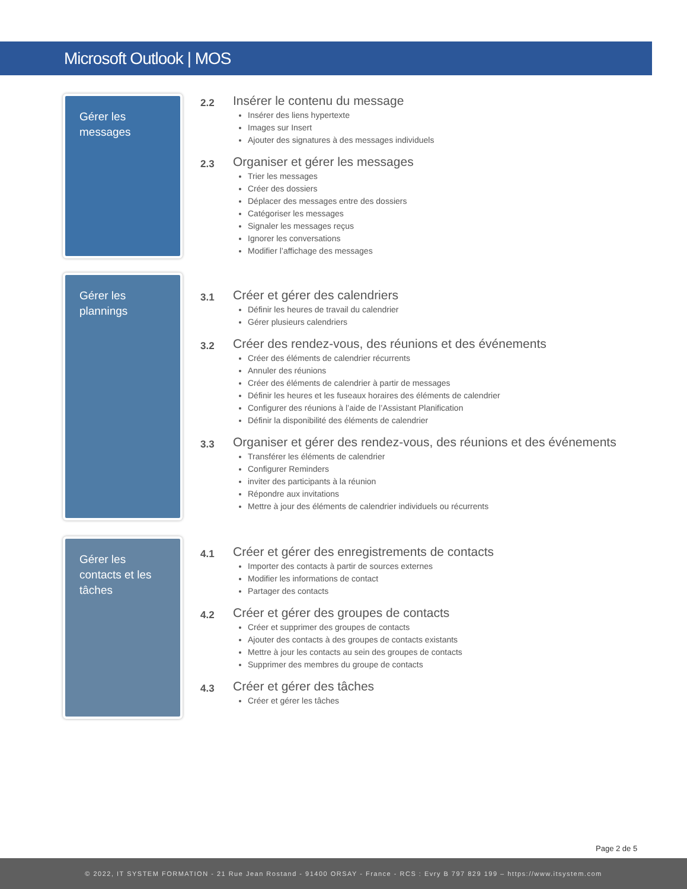Microsoft Outlook | MOS
Gérer les messages
2.2
Insérer le contenu du message
Insérer des liens hypertexte
Images sur Insert
Ajouter des signatures à des messages individuels
2.3
Organiser et gérer les messages
Trier les messages
Créer des dossiers
Déplacer des messages entre des dossiers
Catégoriser les messages
Signaler les messages reçus
Ignorer les conversations
Modifier l’affichage des messages
Gérer les plannings
3.1
Créer et gérer des calendriers
Définir les heures de travail du calendrier
Gérer plusieurs calendriers
3.2
Créer des rendez-vous, des réunions et des événements
Créer des éléments de calendrier récurrents
Annuler des réunions
Créer des éléments de calendrier à partir de messages
Définir les heures et les fuseaux horaires des éléments de calendrier
Configurer des réunions à l’aide de l’Assistant Planification
Définir la disponibilité des éléments de calendrier
3.3
Organiser et gérer des rendez-vous, des réunions et des événements
Transférer les éléments de calendrier
Configurer Reminders
inviter des participants à la réunion
Répondre aux invitations
Mettre à jour des éléments de calendrier individuels ou récurrents
Gérer les contacts et les tâches
4.1
Créer et gérer des enregistrements de contacts
Importer des contacts à partir de sources externes
Modifier les informations de contact
Partager des contacts
4.2
Créer et gérer des groupes de contacts
Créer et supprimer des groupes de contacts
Ajouter des contacts à des groupes de contacts existants
Mettre à jour les contacts au sein des groupes de contacts
Supprimer des membres du groupe de contacts
4.3
Créer et gérer des tâches
Créer et gérer les tâches
Page 2 de 5
© 2022, IT SYSTEM FORMATION - 21 Rue Jean Rostand - 91400 ORSAY - France - RCS : Evry B 797 829 199 – https://www.itsystem.com